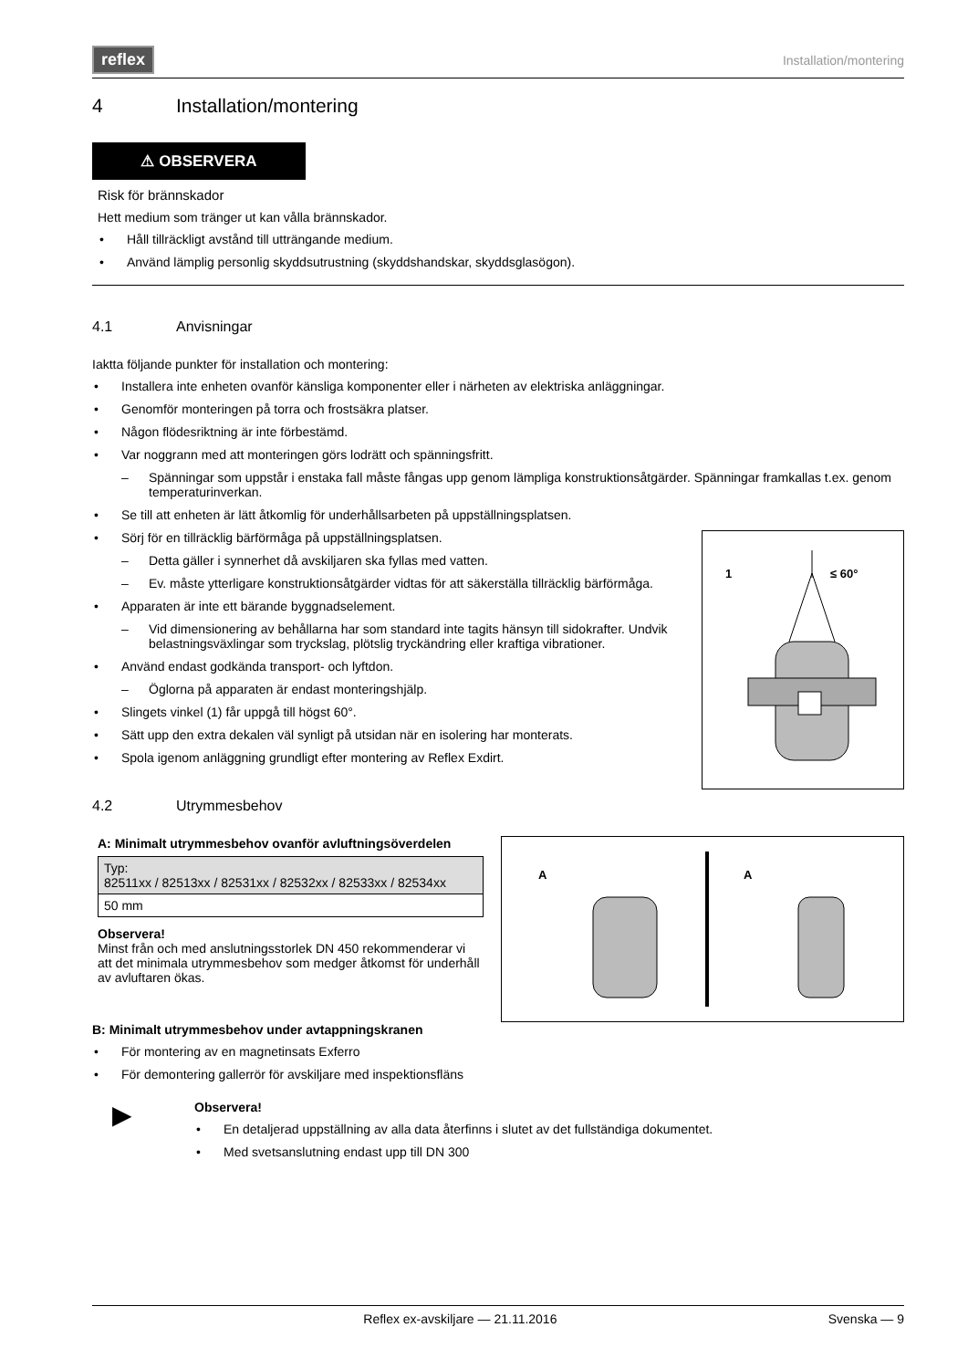reflex
Installation/montering
4 Installation/montering
⚠ OBSERVERA
Risk för brännskador
Hett medium som tränger ut kan vålla brännskador.
• Håll tillräckligt avstånd till utträngande medium.
• Använd lämplig personlig skyddsutrustning (skyddshandskar, skyddsglasögon).
4.1 Anvisningar
Iaktta följande punkter för installation och montering:
• Installera inte enheten ovanför känsliga komponenter eller i närheten av elektriska anläggningar.
• Genomför monteringen på torra och frostsäkra platser.
• Någon flödesriktning är inte förbestämd.
• Var noggrann med att monteringen görs lodrätt och spänningsfritt.
– Spänningar som uppstår i enstaka fall måste fångas upp genom lämpliga konstruktionsåtgärder. Spänningar framkallas t.ex. genom temperaturinverkan.
• Se till att enheten är lätt åtkomlig för underhållsarbeten på uppställningsplatsen.
1
≤ 60°
• Sörj för en tillräcklig bärförmåga på uppställningsplatsen.
– Detta gäller i synnerhet då avskiljaren ska fyllas med vatten.
– Ev. måste ytterligare konstruktionsåtgärder vidtas för att säkerställa tillräcklig bärförmåga.
• Apparaten är inte ett bärande byggnadselement.
– Vid dimensionering av behållarna har som standard inte tagits hänsyn till sidokrafter. Undvik belastningsväxlingar som tryckslag, plötslig tryckändring eller kraftiga vibrationer.
• Använd endast godkända transport- och lyftdon.
– Öglorna på apparaten är endast monteringshjälp.
• Slingets vinkel (1) får uppgå till högst 60°.
• Sätt upp den extra dekalen väl synligt på utsidan när en isolering har monterats.
• Spola igenom anläggning grundligt efter montering av Reflex Exdirt.
4.2 Utrymmesbehov
A
A
A: Minimalt utrymmesbehov ovanför avluftningsöverdelen
| Typ: 82511xx / 82513xx / 82531xx / 82532xx / 82533xx / 82534xx |
| 50 mm |
Observera!
Minst från och med anslutningsstorlek DN 450 rekommenderar vi att det minimala utrymmesbehov som medger åtkomst för underhåll av avluftaren ökas.
B: Minimalt utrymmesbehov under avtappningskranen
• För montering av en magnetinsats Exferro
• För demontering gallerrör för avskiljare med inspektionsfläns
▶
Observera!
• En detaljerad uppställning av alla data återfinns i slutet av det fullständiga dokumentet.
• Med svetsanslutning endast upp till DN 300
Reflex ex-avskiljare — 21.11.2016 Svenska — 9